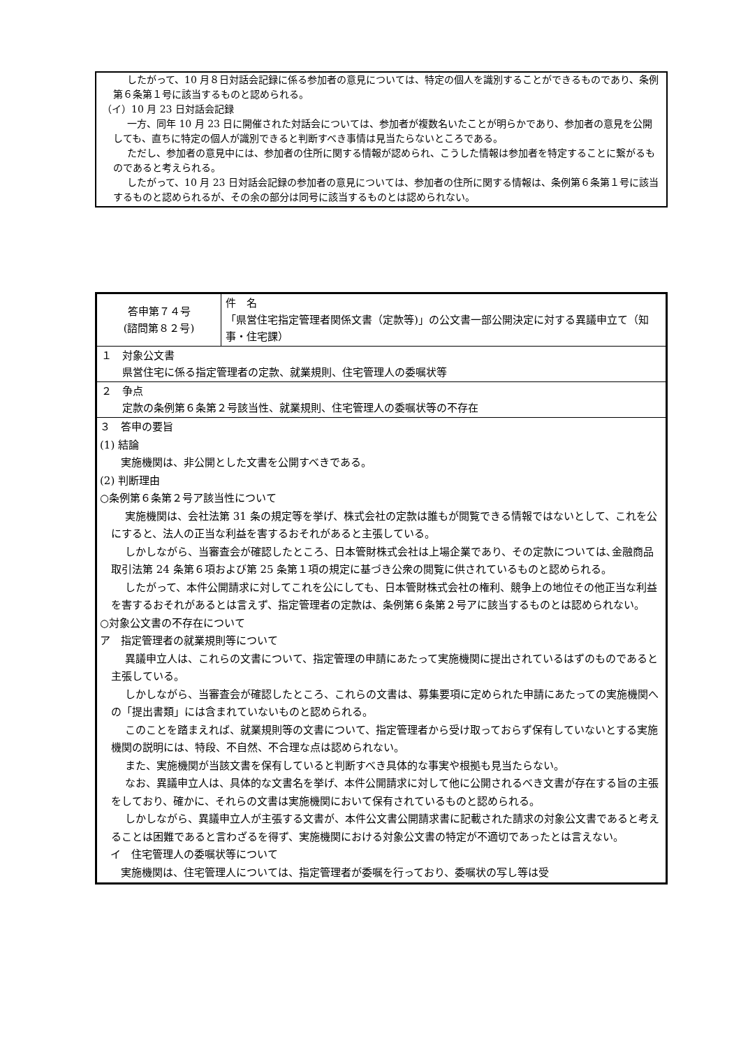したがって、10 月８日対話会記録に係る参加者の意見については、特定の個人を識別することができるものであり、条例第６条第１号に該当するものと認められる。
（イ）10 月 23 日対話会記録
一方、同年 10 月 23 日に開催された対話会については、参加者が複数名いたことが明らかであり、参加者の意見を公開しても、直ちに特定の個人が識別できると判断すべき事情は見当たらないところである。
ただし、参加者の意見中には、参加者の住所に関する情報が認められ、こうした情報は参加者を特定することに繋がるものであると考えられる。
したがって、10 月 23 日対話会記録の参加者の意見については、参加者の住所に関する情報は、条例第６条第１号に該当するものと認められるが、その余の部分は同号に該当するものとは認められない。
| 答申第７４号 (諮問第８２号) | 件 名 「県営住宅指定管理者関係文書（定款等)」の公文書一部公開決定に対する異議申立て（知事・住宅課） |
| １ 対象公文書 県営住宅に係る指定管理者の定款、就業規則、住宅管理人の委嘱状等 | |
| ２ 争点 定款の条例第６条第２号該当性、就業規則、住宅管理人の委嘱状等の不存在 | |
| ３ 答申の要旨 (1) 結論 実施機関は、非公開とした文書を公開すべきである。 (2) 判断理由 ○条例第６条第２号ア該当性について 実施機関は、会社法第 31 条の規定等を挙げ、株式会社の定款は誰もが閲覧できる情報ではないとして、これを公にすると、法人の正当な利益を害するおそれがあると主張している。 しかしながら、当審査会が確認したところ、日本管財株式会社は上場企業であり、その定款については､金融商品取引法第 24 条第６項および第 25 条第１項の規定に基づき公衆の閲覧に供されているものと認められる。 したがって、本件公開請求に対してこれを公にしても、日本管財株式会社の権利、競争上の地位その他正当な利益を害するおそれがあるとは言えず、指定管理者の定款は、条例第６条第２号アに該当するものとは認められない。 ○対象公文書の不存在について ア 指定管理者の就業規則等について 異議申立人は、これらの文書について、指定管理の申請にあたって実施機関に提出されているはずのものであると主張している。 しかしながら、当審査会が確認したところ、これらの文書は、募集要項に定められた申請にあたっての実施機関への「提出書類」には含まれていないものと認められる。 このことを踏まえれば、就業規則等の文書について、指定管理者から受け取っておらず保有していないとする実施機関の説明には、特段、不自然、不合理な点は認められない。 また、実施機関が当該文書を保有していると判断すべき具体的な事実や根拠も見当たらない。 なお、異議申立人は、具体的な文書名を挙げ、本件公開請求に対して他に公開されるべき文書が存在する旨の主張をしており、確かに、それらの文書は実施機関において保有されているものと認められる。 しかしながら、異議申立人が主張する文書が、本件公文書公開請求書に記載された請求の対象公文書であると考えることは困難であると言わざるを得ず、実施機関における対象公文書の特定が不適切であったとは言えない。 イ 住宅管理人の委嘱状等について 実施機関は、住宅管理人については、指定管理者が委嘱を行っており、委嘱状の写し等は受 | |